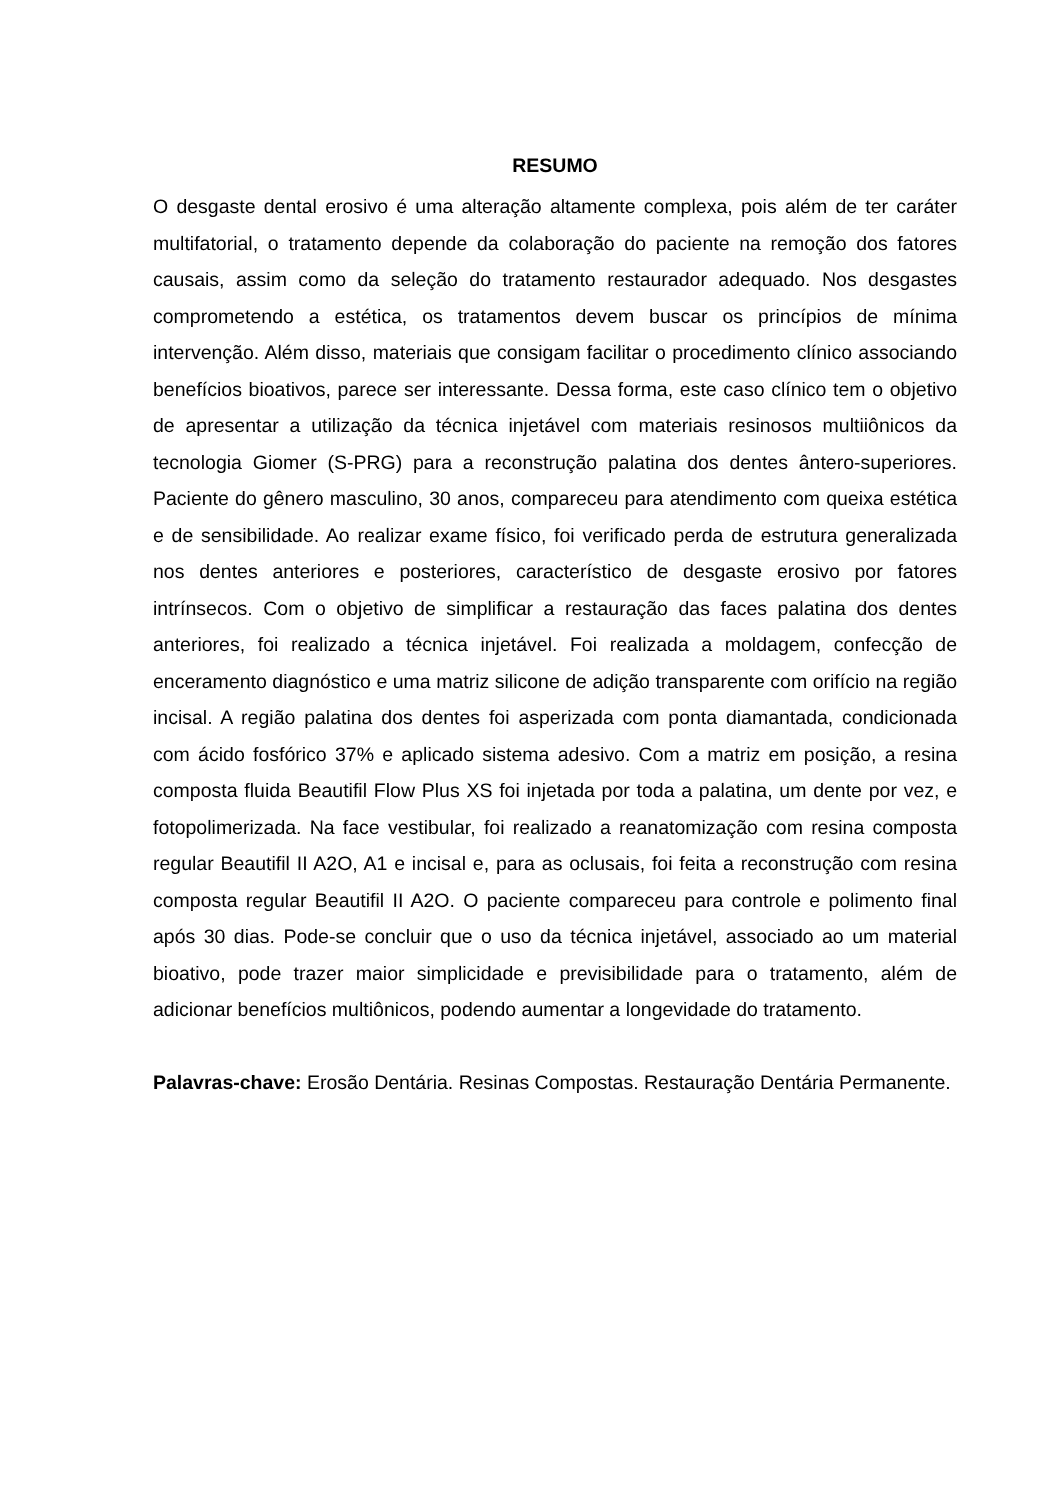RESUMO
O desgaste dental erosivo é uma alteração altamente complexa, pois além de ter caráter multifatorial, o tratamento depende da colaboração do paciente na remoção dos fatores causais, assim como da seleção do tratamento restaurador adequado. Nos desgastes comprometendo a estética, os tratamentos devem buscar os princípios de mínima intervenção. Além disso, materiais que consigam facilitar o procedimento clínico associando benefícios bioativos, parece ser interessante. Dessa forma, este caso clínico tem o objetivo de apresentar a utilização da técnica injetável com materiais resinosos multiiônicos da tecnologia Giomer (S-PRG) para a reconstrução palatina dos dentes ântero-superiores. Paciente do gênero masculino, 30 anos, compareceu para atendimento com queixa estética e de sensibilidade. Ao realizar exame físico, foi verificado perda de estrutura generalizada nos dentes anteriores e posteriores, característico de desgaste erosivo por fatores intrínsecos. Com o objetivo de simplificar a restauração das faces palatina dos dentes anteriores, foi realizado a técnica injetável. Foi realizada a moldagem, confecção de enceramento diagnóstico e uma matriz silicone de adição transparente com orifício na região incisal. A região palatina dos dentes foi asperizada com ponta diamantada, condicionada com ácido fosfórico 37% e aplicado sistema adesivo. Com a matriz em posição, a resina composta fluida Beautifil Flow Plus XS foi injetada por toda a palatina, um dente por vez, e fotopolimerizada. Na face vestibular, foi realizado a reanatomização com resina composta regular Beautifil II A2O, A1 e incisal e, para as oclusais, foi feita a reconstrução com resina composta regular Beautifil II A2O. O paciente compareceu para controle e polimento final após 30 dias. Pode-se concluir que o uso da técnica injetável, associado ao um material bioativo, pode trazer maior simplicidade e previsibilidade para o tratamento, além de adicionar benefícios multiônicos, podendo aumentar a longevidade do tratamento.
Palavras-chave: Erosão Dentária. Resinas Compostas. Restauração Dentária Permanente.